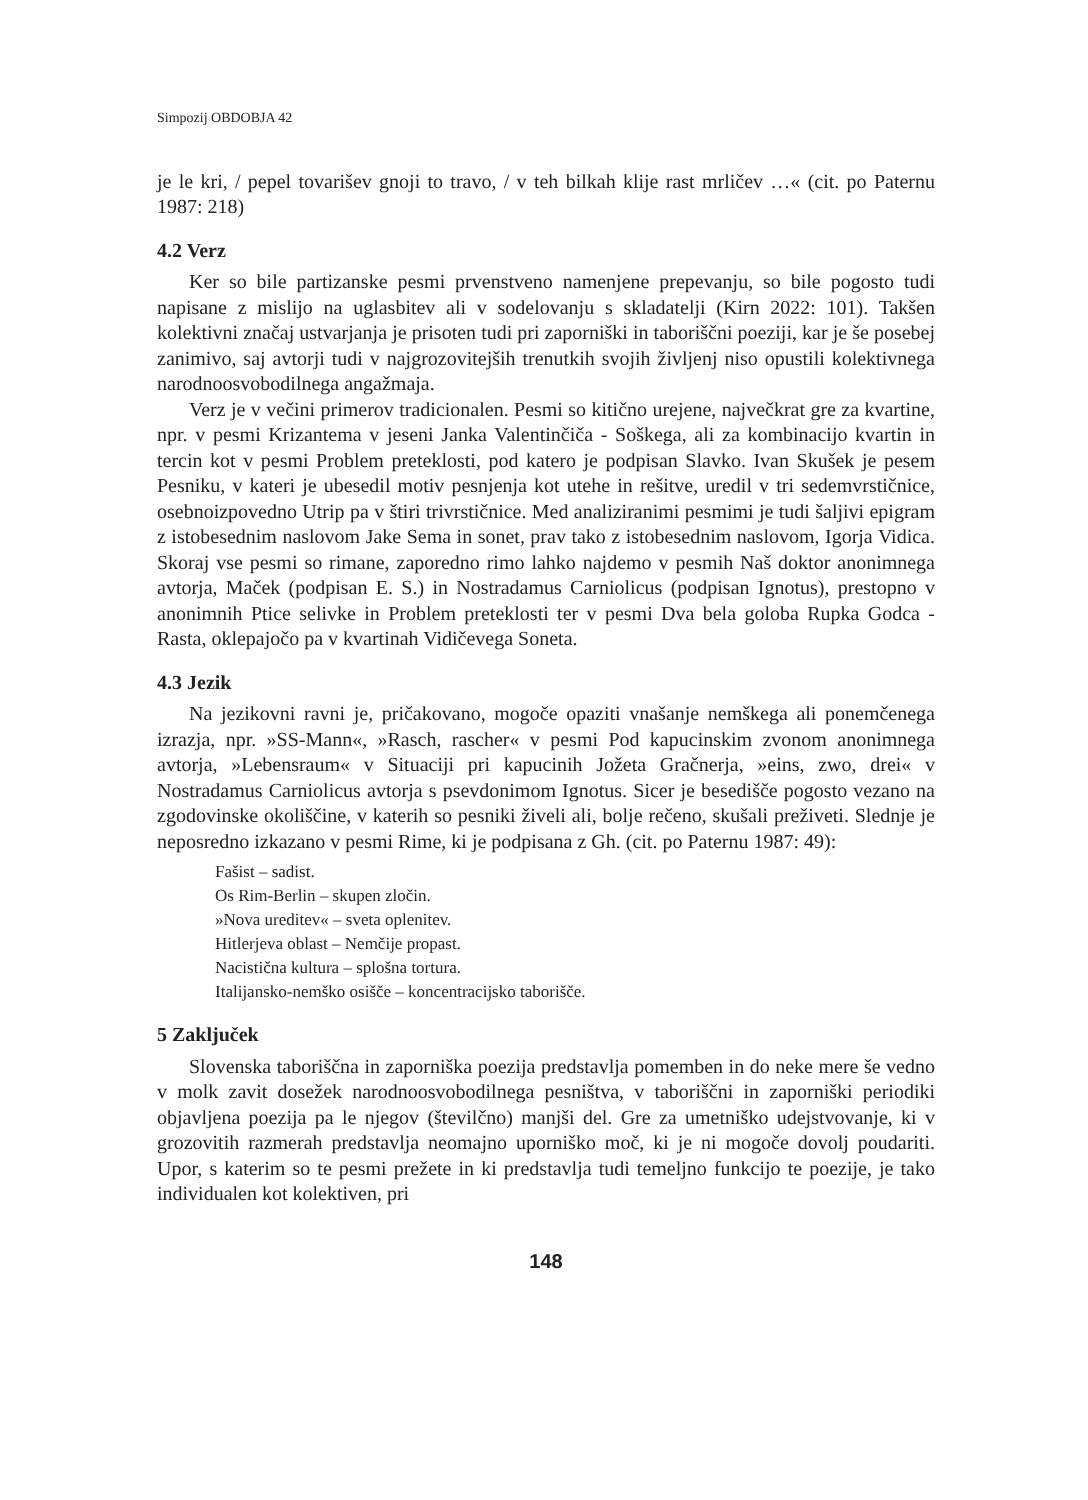Simpozij OBDOBJA 42
je le kri, / pepel tovarišev gnoji to travo, / v teh bilkah klije rast mrličev …« (cit. po Paternu 1987: 218)
4.2 Verz
Ker so bile partizanske pesmi prvenstveno namenjene prepevanju, so bile pogosto tudi napisane z mislijo na uglasbitev ali v sodelovanju s skladatelji (Kirn 2022: 101). Takšen kolektivni značaj ustvarjanja je prisoten tudi pri zaporniški in taboriščni poeziji, kar je še posebej zanimivo, saj avtorji tudi v najgrozovitejših trenutkih svojih življenj niso opustili kolektivnega narodnoosvobodilnega angažmaja.
Verz je v večini primerov tradicionalen. Pesmi so kitično urejene, največkrat gre za kvartine, npr. v pesmi Krizantema v jeseni Janka Valentinčiča - Soškega, ali za kombinacijo kvartin in tercin kot v pesmi Problem preteklosti, pod katero je podpisan Slavko. Ivan Skušek je pesem Pesniku, v kateri je ubesedil motiv pesnjenja kot utehe in rešitve, uredil v tri sedemvrstičnice, osebnoizpovedno Utrip pa v štiri trivrstičnice. Med analiziranimi pesmimi je tudi šaljivi epigram z istobesednim naslovom Jake Sema in sonet, prav tako z istobesednim naslovom, Igorja Vidica. Skoraj vse pesmi so rimane, zaporedno rimo lahko najdemo v pesmih Naš doktor anonimnega avtorja, Maček (podpisan E. S.) in Nostradamus Carniolicus (podpisan Ignotus), prestopno v anonimnih Ptice selivke in Problem preteklosti ter v pesmi Dva bela goloba Rupka Godca - Rasta, oklepajočo pa v kvartinah Vidičevega Soneta.
4.3 Jezik
Na jezikovni ravni je, pričakovano, mogoče opaziti vnašanje nemškega ali ponemčenega izrazja, npr. »SS-Mann«, »Rasch, rascher« v pesmi Pod kapucinskim zvonom anonimnega avtorja, »Lebensraum« v Situaciji pri kapucinih Jožeta Gračnerja, »eins, zwo, drei« v Nostradamus Carniolicus avtorja s psevdonimom Ignotus. Sicer je besedišče pogosto vezano na zgodovinske okoliščine, v katerih so pesniki živeli ali, bolje rečeno, skušali preživeti. Slednje je neposredno izkazano v pesmi Rime, ki je podpisana z Gh. (cit. po Paternu 1987: 49):
Fašist – sadist.
Os Rim-Berlin – skupen zločin.
»Nova ureditev« – sveta oplenitev.
Hitlerjeva oblast – Nemčije propast.
Nacistična kultura – splošna tortura.
Italijansko-nemško osišče – koncentracijsko taborišče.
5 Zaključek
Slovenska taboriščna in zaporniška poezija predstavlja pomemben in do neke mere še vedno v molk zavit dosežek narodnoosvobodilnega pesništva, v taboriščni in zaporniški periodiki objavljena poezija pa le njegov (številčno) manjši del. Gre za umetniško udejstvovanje, ki v grozovitih razmerah predstavlja neomajno uporniško moč, ki je ni mogoče dovolj poudariti. Upor, s katerim so te pesmi prežete in ki predstavlja tudi temeljno funkcijo te poezije, je tako individualen kot kolektiven, pri
148